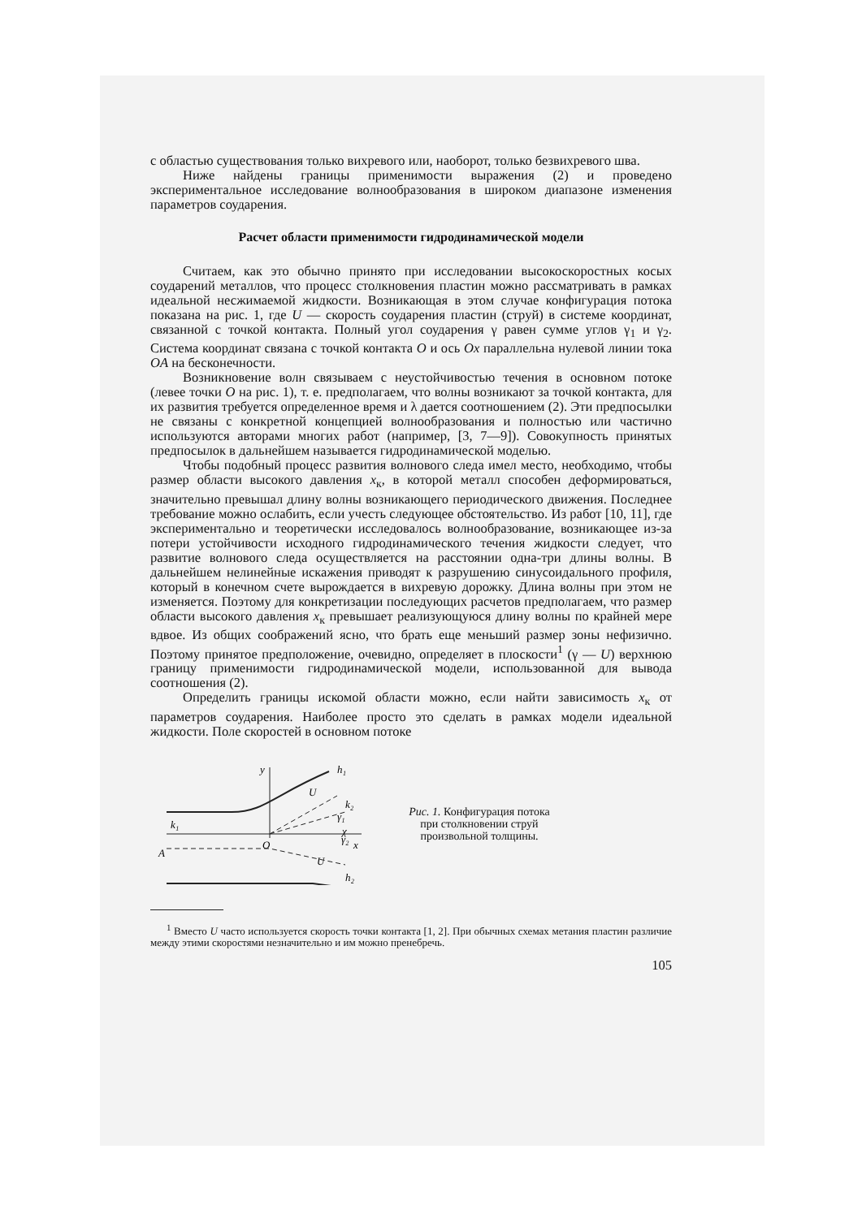с областью существования только вихревого или, наоборот, только безвихревого шва.
Ниже найдены границы применимости выражения (2) и проведено экспериментальное исследование волнообразования в широком диапазоне изменения параметров соударения.
Расчет области применимости гидродинамической модели
Считаем, как это обычно принято при исследовании высокоскоростных косых соударений металлов, что процесс столкновения пластин можно рассматривать в рамках идеальной несжимаемой жидкости. Возникающая в этом случае конфигурация потока показана на рис. 1, где U — скорость соударения пластин (струй) в системе координат, связанной с точкой контакта. Полный угол соударения γ равен сумме углов γ<sub>1</sub> и γ<sub>2</sub>. Система координат связана с точкой контакта O и ось Ox параллельна нулевой линии тока OA на бесконечности.
Возникновение волн связываем с неустойчивостью течения в основном потоке (левее точки O на рис. 1), т. е. предполагаем, что волны возникают за точкой контакта, для их развития требуется определенное время и λ дается соотношением (2). Эти предпосылки не связаны с конкретной концепцией волнообразования и полностью или частично используются авторами многих работ (например, [3, 7—9]). Совокупность принятых предпосылок в дальнейшем называется гидродинамической моделью.
Чтобы подобный процесс развития волнового следа имел место, необходимо, чтобы размер области высокого давления x<sub>к</sub>, в которой металл способен деформироваться, значительно превышал длину волны возникающего периодического движения. Последнее требование можно ослабить, если учесть следующее обстоятельство. Из работ [10, 11], где экспериментально и теоретически исследовалось волнообразование, возникающее из-за потери устойчивости исходного гидродинамического течения жидкости следует, что развитие волнового следа осуществляется на расстоянии одна-три длины волны. В дальнейшем нелинейные искажения приводят к разрушению синусоидального профиля, который в конечном счете вырождается в вихревую дорожку. Длина волны при этом не изменяется. Поэтому для конкретизации последующих расчетов предполагаем, что размер области высокого давления x<sub>к</sub> превышает реализующуюся длину волны по крайней мере вдвое. Из общих соображений ясно, что брать еще меньший размер зоны нефизично. Поэтому принятое предположение, очевидно, определяет в плоскости<sup>1</sup> (γ — U) верхнюю границу применимости гидродинамической модели, использованной для вывода соотношения (2).
Определить границы искомой области можно, если найти зависимость x<sub>к</sub> от параметров соударения. Наиболее просто это сделать в рамках модели идеальной жидкости. Поле скоростей в основном потоке
y
O
x
A
k₁
h₁
k₂
γ₁
γ₂
χ
h₂
U
U
Рис. 1. Конфигурация потока при столкновении струй произвольной толщины.
<sup>1</sup> Вместо U часто используется скорость точки контакта [1, 2]. При обычных схемах метания пластин различие между этими скоростями незначительно и им можно пренебречь.
105